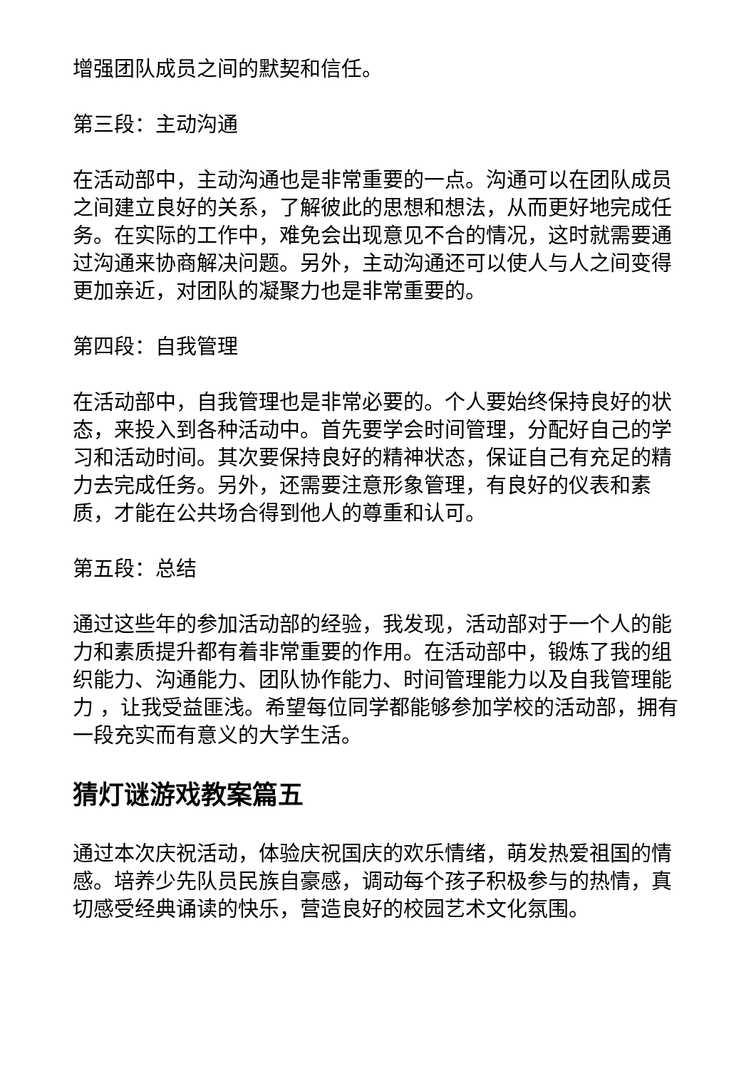增强团队成员之间的默契和信任。
第三段：主动沟通
在活动部中，主动沟通也是非常重要的一点。沟通可以在团队成员之间建立良好的关系，了解彼此的思想和想法，从而更好地完成任务。在实际的工作中，难免会出现意见不合的情况，这时就需要通过沟通来协商解决问题。另外，主动沟通还可以使人与人之间变得更加亲近，对团队的凝聚力也是非常重要的。
第四段：自我管理
在活动部中，自我管理也是非常必要的。个人要始终保持良好的状态，来投入到各种活动中。首先要学会时间管理，分配好自己的学习和活动时间。其次要保持良好的精神状态，保证自己有充足的精力去完成任务。另外，还需要注意形象管理，有良好的仪表和素质，才能在公共场合得到他人的尊重和认可。
第五段：总结
通过这些年的参加活动部的经验，我发现，活动部对于一个人的能力和素质提升都有着非常重要的作用。在活动部中，锻炼了我的组织能力、沟通能力、团队协作能力、时间管理能力以及自我管理能力 ，让我受益匪浅。希望每位同学都能够参加学校的活动部，拥有一段充实而有意义的大学生活。
猜灯谜游戏教案篇五
通过本次庆祝活动，体验庆祝国庆的欢乐情绪，萌发热爱祖国的情感。培养少先队员民族自豪感，调动每个孩子积极参与的热情，真切感受经典诵读的快乐，营造良好的校园艺术文化氛围。